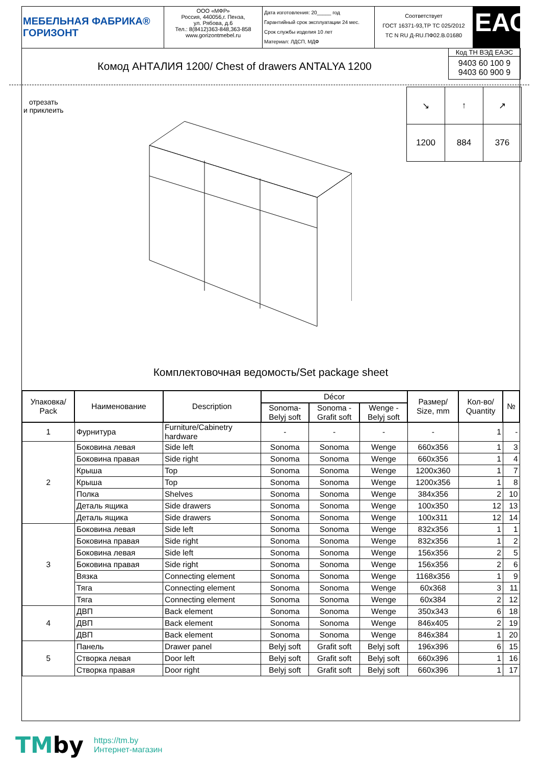МЕБЕЛЬНАЯ ФАБРИКА® ГОРИЗОНТ ООО «МФР»
Россия, 440056,г. Пенза,
ул. Рябова, д.6
Тел.: 8(8412)363-848,363-858
www.gorizontmebel.ru
Дата изготовления: 20_____ год
Гарантийный срок эксплуатации 24 мес.
Срок службы изделия 10 лет
Материал: ЛДСП, МДФ
Соответствует
ГОСТ 16371-93,ТР ТС 025/2012
ТС N RU Д-RU.ПФ02.В.01680
ЕАС
Комод АНТАЛИЯ 1200/ Chest of drawers ANTALYA 1200
Код ТН ВЭД ЕАЭС
9403 60 100 9
9403 60 900 9
отрезать
и приклеить
| ↘ | ↑ | ↗ |
| 1200 | 884 | 376 |
Комплектовочная ведомость/Set package sheet
| Упаковка/ Pack | Наименование | Description | Décor | | | Размер/ Size, mm | Кол-во/ Quantity | № |
| --- | --- | --- | --- | --- | --- | --- | --- | --- |
| | | | Sonoma- Belyj soft | Sonoma - Grafit soft | Wenge - Belyj soft | | | |
| 1 | Фурнитура | Furniture/Cabinetry hardware | - | - | - | - | 1 | - |
| 2 | Боковина левая | Side left | Sonoma | Sonoma | Wenge | 660x356 | 1 | 3 |
| | Боковина правая | Side right | Sonoma | Sonoma | Wenge | 660x356 | 1 | 4 |
| | Крыша | Top | Sonoma | Sonoma | Wenge | 1200x360 | 1 | 7 |
| | Крыша | Top | Sonoma | Sonoma | Wenge | 1200x356 | 1 | 8 |
| | Полка | Shelves | Sonoma | Sonoma | Wenge | 384x356 | 2 | 10 |
| | Деталь ящика | Side drawers | Sonoma | Sonoma | Wenge | 100x350 | 12 | 13 |
| | Деталь ящика | Side drawers | Sonoma | Sonoma | Wenge | 100x311 | 12 | 14 |
| 3 | Боковина левая | Side left | Sonoma | Sonoma | Wenge | 832x356 | 1 | 1 |
| | Боковина правая | Side right | Sonoma | Sonoma | Wenge | 832x356 | 1 | 2 |
| | Боковина левая | Side left | Sonoma | Sonoma | Wenge | 156x356 | 2 | 5 |
| | Боковина правая | Side right | Sonoma | Sonoma | Wenge | 156x356 | 2 | 6 |
| | Вязка | Connecting element | Sonoma | Sonoma | Wenge | 1168x356 | 1 | 9 |
| | Тяга | Connecting element | Sonoma | Sonoma | Wenge | 60x368 | 3 | 11 |
| | Тяга | Connecting element | Sonoma | Sonoma | Wenge | 60x384 | 2 | 12 |
| 4 | ДВП | Back element | Sonoma | Sonoma | Wenge | 350x343 | 6 | 18 |
| | ДВП | Back element | Sonoma | Sonoma | Wenge | 846x405 | 2 | 19 |
| | ДВП | Back element | Sonoma | Sonoma | Wenge | 846x384 | 1 | 20 |
| 5 | Панель | Drawer panel | Belyj soft | Grafit soft | Belyj soft | 196x396 | 6 | 15 |
| | Створка левая | Door left | Belyj soft | Grafit soft | Belyj soft | 660x396 | 1 | 16 |
| | Створка правая | Door right | Belyj soft | Grafit soft | Belyj soft | 660x396 | 1 | 17 |
TMby
https://tm.by
Интернет-магазин